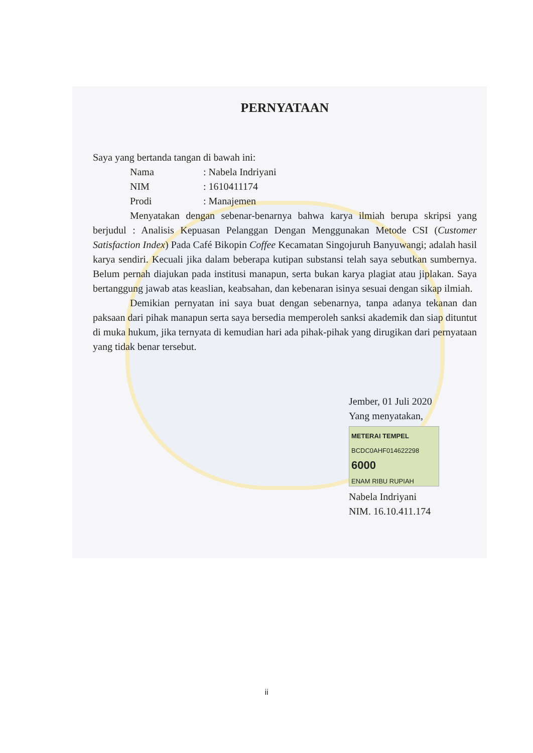PERNYATAAN
Saya yang bertanda tangan di bawah ini:
Nama : Nabela Indriyani
NIM : 1610411174
Prodi : Manajemen
Menyatakan dengan sebenar-benarnya bahwa karya ilmiah berupa skripsi yang berjudul : Analisis Kepuasan Pelanggan Dengan Menggunakan Metode CSI (Customer Satisfaction Index) Pada Café Bikopin Coffee Kecamatan Singojuruh Banyuwangi; adalah hasil karya sendiri. Kecuali jika dalam beberapa kutipan substansi telah saya sebutkan sumbernya. Belum pernah diajukan pada institusi manapun, serta bukan karya plagiat atau jiplakan. Saya bertanggung jawab atas keaslian, keabsahan, dan kebenaran isinya sesuai dengan sikap ilmiah.
Demikian pernyatan ini saya buat dengan sebenarnya, tanpa adanya tekanan dan paksaan dari pihak manapun serta saya bersedia memperoleh sanksi akademik dan siap dituntut di muka hukum, jika ternyata di kemudian hari ada pihak-pihak yang dirugikan dari pernyataan yang tidak benar tersebut.
Jember, 01 Juli 2020
Yang menyatakan,
METERAI TEMPEL
BCDC0AHF014622298
6000
ENAM RIBU RUPIAH
Nabela Indriyani
NIM. 16.10.411.174
ii